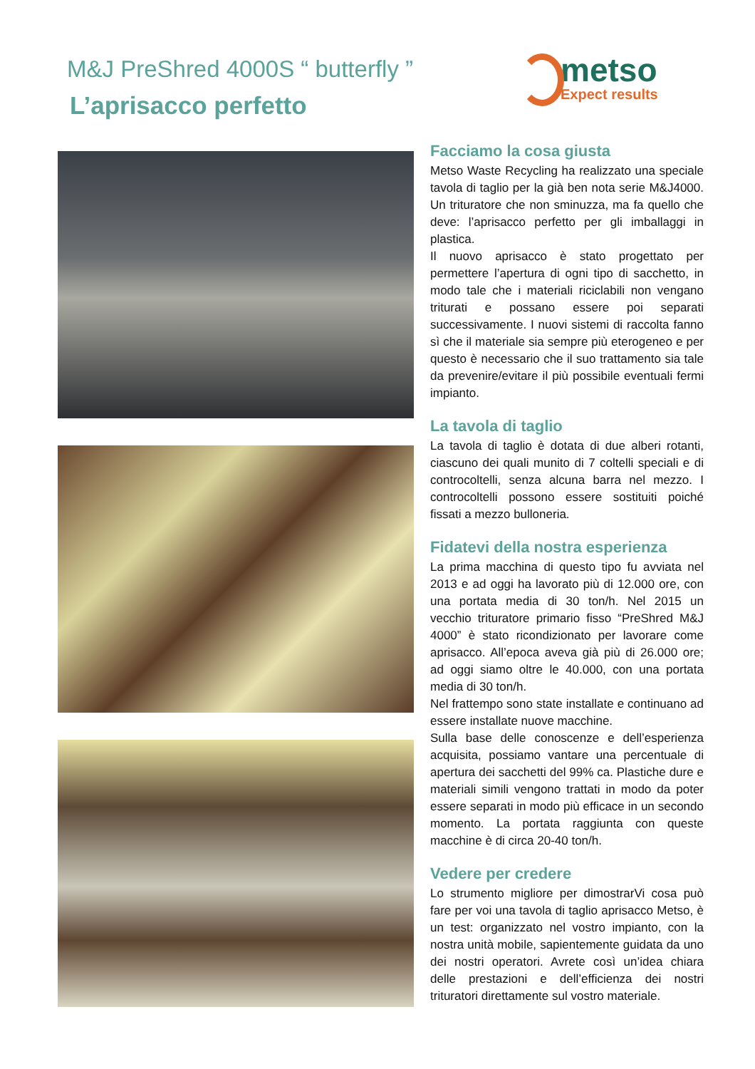M&J PreShred 4000S “ butterfly ”
L’aprisacco perfetto
metso
Expect results
Facciamo la cosa giusta
Metso Waste Recycling ha realizzato una speciale tavola di taglio per la già ben nota serie M&J4000. Un trituratore che non sminuzza, ma fa quello che deve: l’aprisacco perfetto per gli imballaggi in plastica.
Il nuovo aprisacco è stato progettato per permettere l’apertura di ogni tipo di sacchetto, in modo tale che i materiali riciclabili non vengano triturati e possano essere poi separati successivamente. I nuovi sistemi di raccolta fanno sì che il materiale sia sempre più eterogeneo e per questo è necessario che il suo trattamento sia tale da prevenire/evitare il più possibile eventuali fermi impianto.
La tavola di taglio
La tavola di taglio è dotata di due alberi rotanti, ciascuno dei quali munito di 7 coltelli speciali e di controcoltelli, senza alcuna barra nel mezzo. I controcoltelli possono essere sostituiti poiché fissati a mezzo bulloneria.
Fidatevi della nostra esperienza
La prima macchina di questo tipo fu avviata nel 2013 e ad oggi ha lavorato più di 12.000 ore, con una portata media di 30 ton/h. Nel 2015 un vecchio trituratore primario fisso “PreShred M&J 4000” è stato ricondizionato per lavorare come aprisacco. All’epoca aveva già più di 26.000 ore; ad oggi siamo oltre le 40.000, con una portata media di 30 ton/h.
Nel frattempo sono state installate e continuano ad essere installate nuove macchine.
Sulla base delle conoscenze e dell’esperienza acquisita, possiamo vantare una percentuale di apertura dei sacchetti del 99% ca. Plastiche dure e materiali simili vengono trattati in modo da poter essere separati in modo più efficace in un secondo momento. La portata raggiunta con queste macchine è di circa 20-40 ton/h.
Vedere per credere
Lo strumento migliore per dimostrarVi cosa può fare per voi una tavola di taglio aprisacco Metso, è un test: organizzato nel vostro impianto, con la nostra unità mobile, sapientemente guidata da uno dei nostri operatori. Avrete così un’idea chiara delle prestazioni e dell’efficienza dei nostri trituratori direttamente sul vostro materiale.